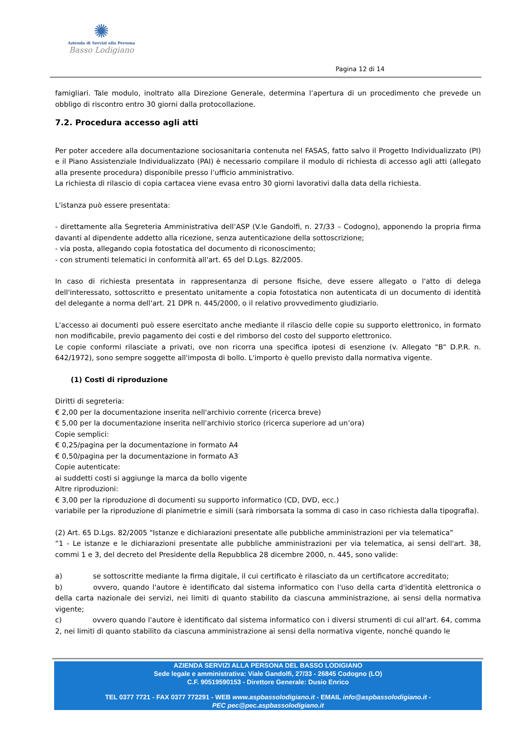✺
Azienda di Servizi alla Persona
Basso Lodigiano
Pagina 12 di 14
famigliari. Tale modulo, inoltrato alla Direzione Generale, determina l’apertura di un procedimento che prevede un obbligo di riscontro entro 30 giorni dalla protocollazione.
7.2. Procedura accesso agli atti
Per poter accedere alla documentazione sociosanitaria contenuta nel FASAS, fatto salvo il Progetto Individualizzato (PI) e il Piano Assistenziale Individualizzato (PAI) è necessario compilare il modulo di richiesta di accesso agli atti (allegato alla presente procedura) disponibile presso l’ufficio amministrativo.
La richiesta di rilascio di copia cartacea viene evasa entro 30 giorni lavorativi dalla data della richiesta.
L'istanza può essere presentata:
- direttamente alla Segreteria Amministrativa dell’ASP (V.le Gandolfi, n. 27/33 – Codogno), apponendo la propria firma davanti al dipendente addetto alla ricezione, senza autenticazione della sottoscrizione;
- via posta, allegando copia fotostatica del documento di riconoscimento;
- con strumenti telematici in conformità all'art. 65 del D.Lgs. 82/2005.
In caso di richiesta presentata in rappresentanza di persone fisiche, deve essere allegato o l'atto di delega dell'interessato, sottoscritto e presentato unitamente a copia fotostatica non autenticata di un documento di identità del delegante a norma dell'art. 21 DPR n. 445/2000, o il relativo provvedimento giudiziario.
L'accesso ai documenti può essere esercitato anche mediante il rilascio delle copie su supporto elettronico, in formato non modificabile, previo pagamento dei costi e del rimborso del costo del supporto elettronico.
Le copie conformi rilasciate a privati, ove non ricorra una specifica ipotesi di esenzione (v. Allegato "B" D.P.R. n. 642/1972), sono sempre soggette all'imposta di bollo. L'importo è quello previsto dalla normativa vigente.
(1) Costi di riproduzione
Diritti di segreteria:
€ 2,00 per la documentazione inserita nell'archivio corrente (ricerca breve)
€ 5,00 per la documentazione inserita nell'archivio storico (ricerca superiore ad un’ora)
Copie semplici:
€ 0,25/pagina per la documentazione in formato A4
€ 0,50/pagina per la documentazione in formato A3
Copie autenticate:
ai suddetti costi si aggiunge la marca da bollo vigente
Altre riproduzioni:
€ 3,00 per la riproduzione di documenti su supporto informatico (CD, DVD, ecc.)
variabile per la riproduzione di planimetrie e simili (sarà rimborsata la somma di caso in caso richiesta dalla tipografia).
(2) Art. 65 D.Lgs. 82/2005 "Istanze e dichiarazioni presentate alle pubbliche amministrazioni per via telematica”
“1 - Le istanze e le dichiarazioni presentate alle pubbliche amministrazioni per via telematica, ai sensi dell'art. 38, commi 1 e 3, del decreto del Presidente della Repubblica 28 dicembre 2000, n. 445, sono valide:
a) se sottoscritte mediante la firma digitale, il cui certificato è rilasciato da un certificatore accreditato;
b) ovvero, quando l'autore è identificato dal sistema informatico con l'uso della carta d'identità elettronica o della carta nazionale dei servizi, nei limiti di quanto stabilito da ciascuna amministrazione, ai sensi della normativa vigente;
c) ovvero quando l'autore è identificato dal sistema informatico con i diversi strumenti di cui all'art. 64, comma 2, nei limiti di quanto stabilito da ciascuna amministrazione ai sensi della normativa vigente, nonché quando le
AZIENDA SERVIZI ALLA PERSONA DEL BASSO LODIGIANO
Sede legale e amministrativa: Viale Gandolfi, 27/33 - 26845 Codogno (LO)
C.F. 90519590153 - Direttore Generale: Dusio Enrico
TEL 0377 7721 - FAX 0377 772291 - WEB www.aspbassolodigiano.it - EMAIL info@aspbassolodigiano.it -
PEC pec@pec.aspbassolodigiano.it